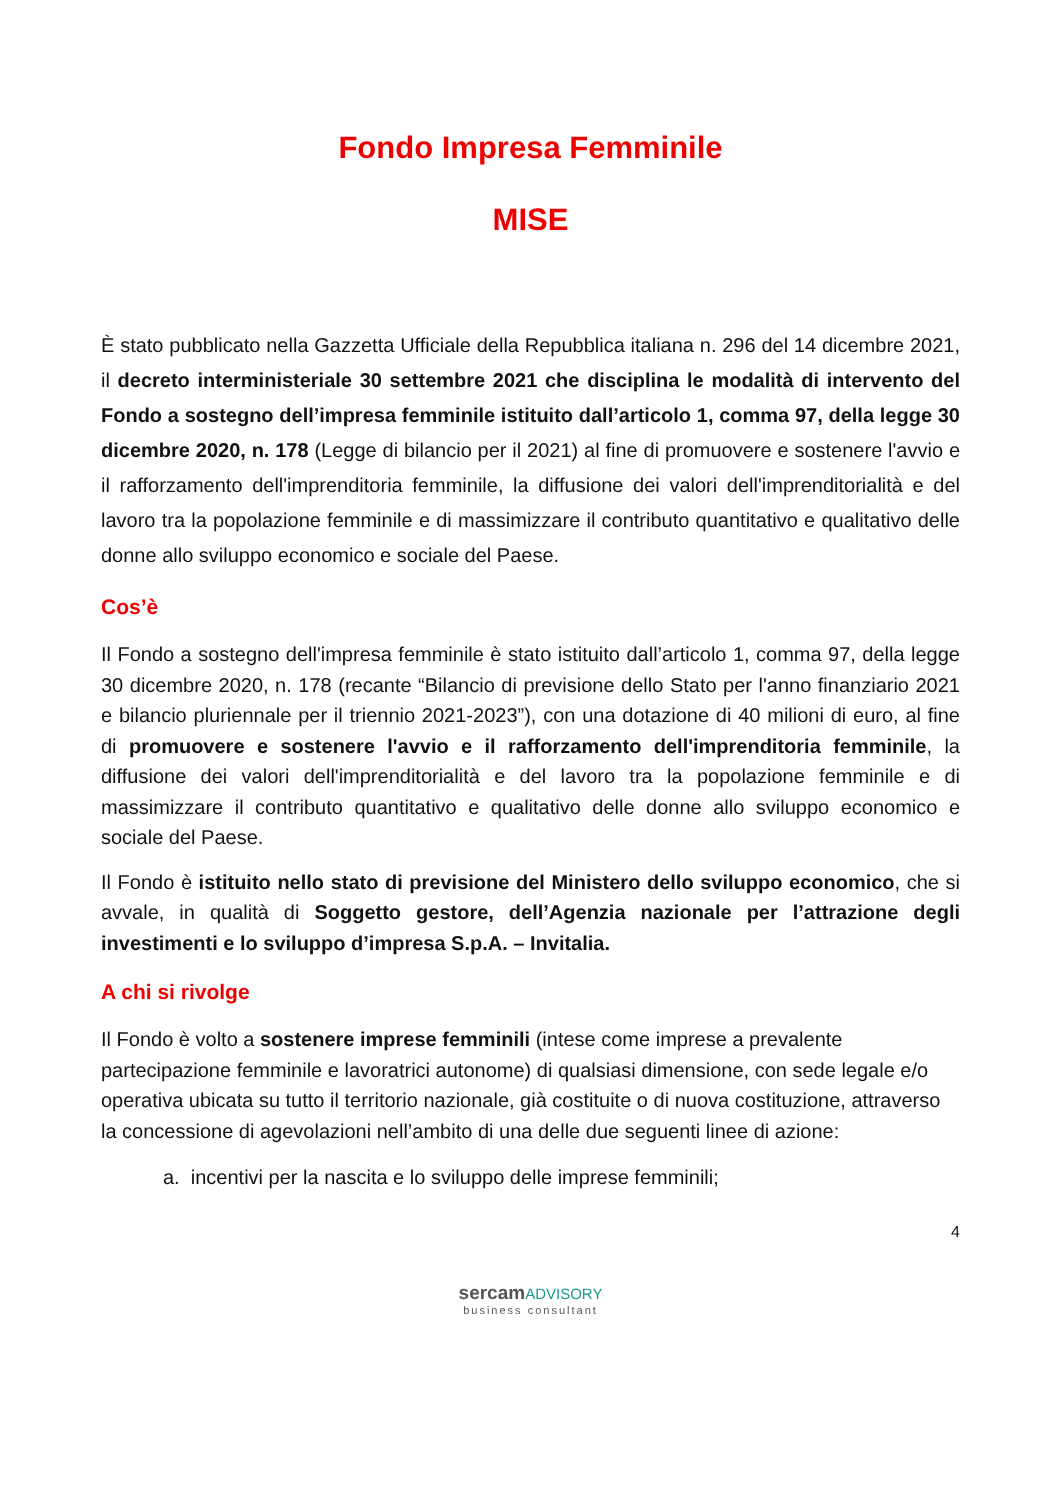Fondo Impresa Femminile
MISE
È stato pubblicato nella Gazzetta Ufficiale della Repubblica italiana n. 296 del 14 dicembre 2021, il decreto interministeriale 30 settembre 2021 che disciplina le modalità di intervento del Fondo a sostegno dell’impresa femminile istituito dall’articolo 1, comma 97, della legge 30 dicembre 2020, n. 178 (Legge di bilancio per il 2021) al fine di promuovere e sostenere l'avvio e il rafforzamento dell'imprenditoria femminile, la diffusione dei valori dell'imprenditorialità e del lavoro tra la popolazione femminile e di massimizzare il contributo quantitativo e qualitativo delle donne allo sviluppo economico e sociale del Paese.
Cos’è
Il Fondo a sostegno dell'impresa femminile è stato istituito dall’articolo 1, comma 97, della legge 30 dicembre 2020, n. 178 (recante “Bilancio di previsione dello Stato per l'anno finanziario 2021 e bilancio pluriennale per il triennio 2021-2023”), con una dotazione di 40 milioni di euro, al fine di promuovere e sostenere l'avvio e il rafforzamento dell'imprenditoria femminile, la diffusione dei valori dell'imprenditorialità e del lavoro tra la popolazione femminile e di massimizzare il contributo quantitativo e qualitativo delle donne allo sviluppo economico e sociale del Paese.
Il Fondo è istituito nello stato di previsione del Ministero dello sviluppo economico, che si avvale, in qualità di Soggetto gestore, dell’Agenzia nazionale per l’attrazione degli investimenti e lo sviluppo d’impresa S.p.A. – Invitalia.
A chi si rivolge
Il Fondo è volto a sostenere imprese femminili (intese come imprese a prevalente partecipazione femminile e lavoratrici autonome) di qualsiasi dimensione, con sede legale e/o operativa ubicata su tutto il territorio nazionale, già costituite o di nuova costituzione, attraverso la concessione di agevolazioni nell’ambito di una delle due seguenti linee di azione:
a. incentivi per la nascita e lo sviluppo delle imprese femminili;
4
sercam ADVISORY
business consultant